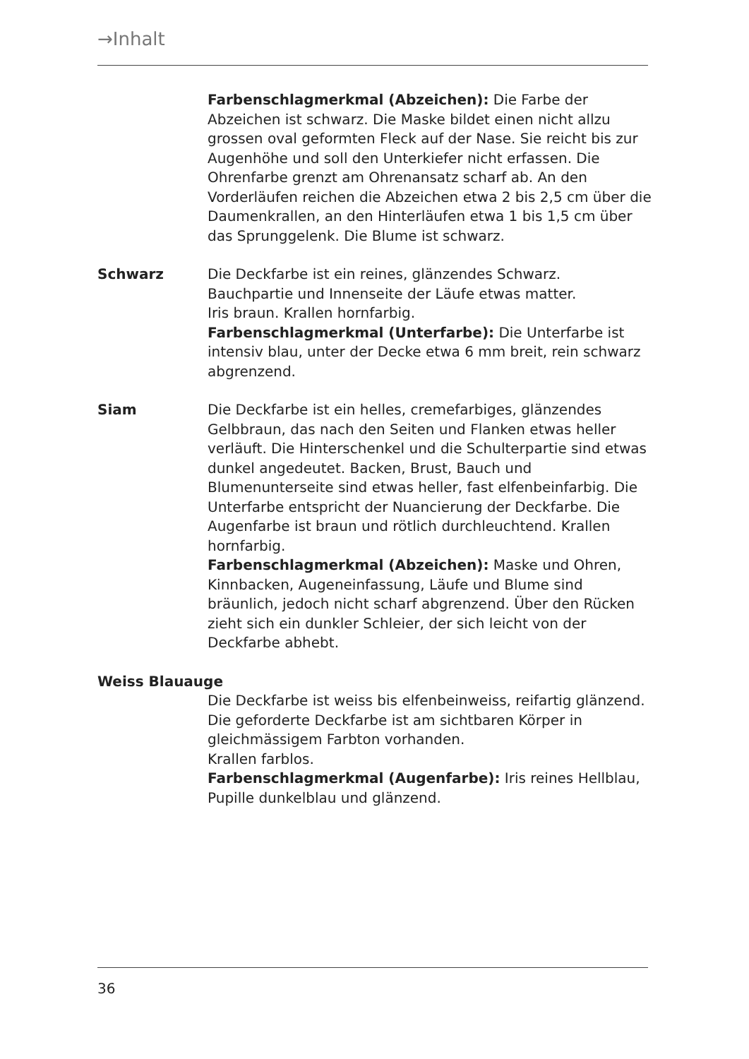→Inhalt
Farbenschlagmerkmal (Abzeichen): Die Farbe der Abzeichen ist schwarz. Die Maske bildet einen nicht allzu grossen oval geformten Fleck auf der Nase. Sie reicht bis zur Augenhöhe und soll den Unterkiefer nicht erfassen. Die Ohrenfarbe grenzt am Ohrenansatz scharf ab. An den Vorderläufen reichen die Abzeichen etwa 2 bis 2,5 cm über die Daumenkrallen, an den Hinterläufen etwa 1 bis 1,5 cm über das Sprunggelenk. Die Blume ist schwarz.
Schwarz Die Deckfarbe ist ein reines, glänzendes Schwarz.
Bauchpartie und Innenseite der Läufe etwas matter.
Iris braun. Krallen hornfarbig.
Farbenschlagmerkmal (Unterfarbe): Die Unterfarbe ist intensiv blau, unter der Decke etwa 6 mm breit, rein schwarz abgrenzend.
Siam Die Deckfarbe ist ein helles, cremefarbiges, glänzendes Gelbbraun, das nach den Seiten und Flanken etwas heller verläuft. Die Hinterschenkel und die Schulterpartie sind etwas dunkel angedeutet. Backen, Brust, Bauch und Blumenunterseite sind etwas heller, fast elfenbeinfarbig. Die Unterfarbe entspricht der Nuancierung der Deckfarbe. Die Augenfarbe ist braun und rötlich durchleuchtend. Krallen hornfarbig.
Farbenschlagmerkmal (Abzeichen): Maske und Ohren, Kinnbacken, Augeneinfassung, Läufe und Blume sind bräunlich, jedoch nicht scharf abgrenzend. Über den Rücken zieht sich ein dunkler Schleier, der sich leicht von der Deckfarbe abhebt.
Weiss Blauauge
Die Deckfarbe ist weiss bis elfenbeinweiss, reifartig glänzend. Die geforderte Deckfarbe ist am sichtbaren Körper in gleichmässigem Farbton vorhanden.
Krallen farblos.
Farbenschlagmerkmal (Augenfarbe): Iris reines Hellblau, Pupille dunkelblau und glänzend.
36